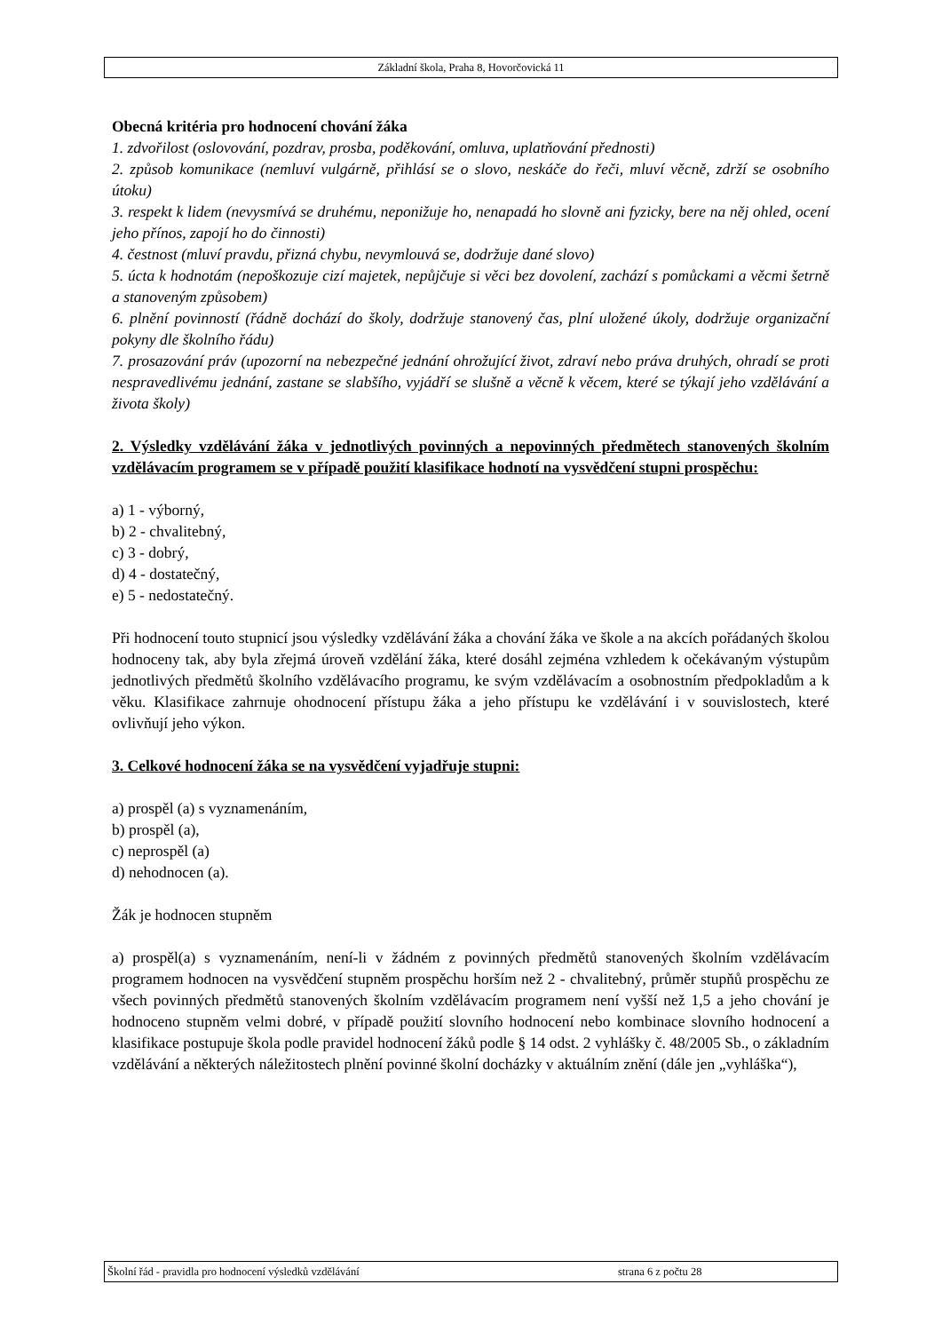Základní škola, Praha 8, Hovorčovická 11
Obecná kritéria pro hodnocení chování žáka
1. zdvořilost (oslovování, pozdrav, prosba, poděkování, omluva, uplatňování přednosti)
2. způsob komunikace (nemluví vulgárně, přihlásí se o slovo, neskáče do řeči, mluví věcně, zdrží se osobního útoku)
3. respekt k lidem (nevysmívá se druhému, neponižuje ho, nenapadá ho slovně ani fyzicky, bere na něj ohled, ocení jeho přínos, zapojí ho do činnosti)
4. čestnost (mluví pravdu, přizná chybu, nevymlouvá se, dodržuje dané slovo)
5. úcta k hodnotám (nepoškozuje cizí majetek, nepůjčuje si věci bez dovolení, zachází s pomůckami a věcmi šetrně a stanoveným způsobem)
6. plnění povinností (řádně dochází do školy, dodržuje stanovený čas, plní uložené úkoly, dodržuje organizační pokyny dle školního řádu)
7. prosazování práv (upozorní na nebezpečné jednání ohrožující život, zdraví nebo práva druhých, ohradí se proti nespravedlivému jednání, zastane se slabšího, vyjádří se slušně a věcně k věcem, které se týkají jeho vzdělávání a života školy)
2. Výsledky vzdělávání žáka v jednotlivých povinných a nepovinných předmětech stanovených školním vzdělávacím programem se v případě použití klasifikace hodnotí na vysvědčení stupni prospěchu:
a) 1 - výborný,
b) 2 - chvalitebný,
c) 3 - dobrý,
d) 4 - dostatečný,
e) 5 - nedostatečný.
Při hodnocení touto stupnicí jsou výsledky vzdělávání žáka a chování žáka ve škole a na akcích pořádaných školou hodnoceny tak, aby byla zřejmá úroveň vzdělání žáka, které dosáhl zejména vzhledem k očekávaným výstupům jednotlivých předmětů školního vzdělávacího programu, ke svým vzdělávacím a osobnostním předpokladům a k věku. Klasifikace zahrnuje ohodnocení přístupu žáka a jeho přístupu ke vzdělávání i v souvislostech, které ovlivňují jeho výkon.
3. Celkové hodnocení žáka se na vysvědčení vyjadřuje stupni:
a) prospěl (a) s vyznamenáním,
b) prospěl (a),
c) neprospěl (a)
d) nehodnocen (a).
Žák je hodnocen stupněm
a) prospěl(a) s vyznamenáním, není-li v žádném z povinných předmětů stanovených školním vzdělávacím programem hodnocen na vysvědčení stupněm prospěchu horším než 2 - chvalitebný, průměr stupňů prospěchu ze všech povinných předmětů stanovených školním vzdělávacím programem není vyšší než 1,5 a jeho chování je hodnoceno stupněm velmi dobré, v případě použití slovního hodnocení nebo kombinace slovního hodnocení a klasifikace postupuje škola podle pravidel hodnocení žáků podle § 14 odst. 2 vyhlášky č. 48/2005 Sb., o základním vzdělávání a některých náležitostech plnění povinné školní docházky v aktuálním znění (dále jen „vyhláška“),
Školní řád - pravidla pro hodnocení výsledků vzdělávání strana 6 z počtu 28